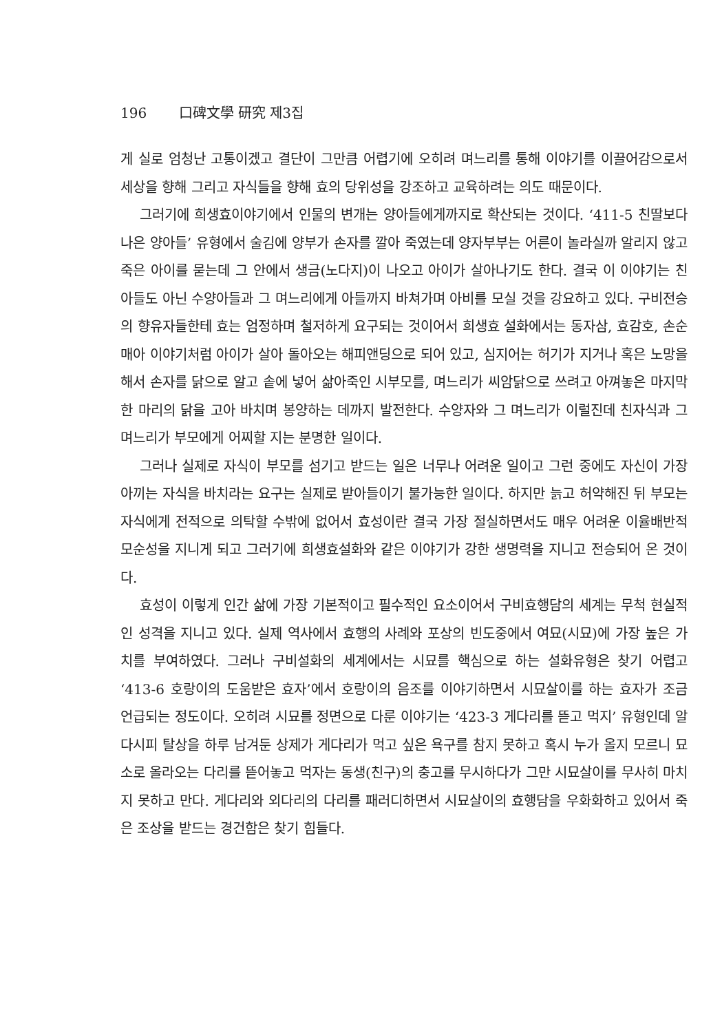196 口碑文學 研究 제3집
게 실로 엄청난 고통이겠고 결단이 그만큼 어렵기에 오히려 며느리를 통해 이야기를 이끌어감으로서 세상을 향해 그리고 자식들을 향해 효의 당위성을 강조하고 교육하려는 의도 때문이다.
그러기에 희생효이야기에서 인물의 변개는 양아들에게까지로 확산되는 것이다. ‘411-5 친딸보다 나은 양아들’ 유형에서 술김에 양부가 손자를 깔아 죽였는데 양자부부는 어른이 놀라실까 알리지 않고 죽은 아이를 묻는데 그 안에서 생금(노다지)이 나오고 아이가 살아나기도 한다. 결국 이 이야기는 친아들도 아닌 수양아들과 그 며느리에게 아들까지 바쳐가며 아비를 모실 것을 강요하고 있다. 구비전승의 향유자들한테 효는 엄정하며 철저하게 요구되는 것이어서 희생효 설화에서는 동자삼, 효감호, 손순매아 이야기처럼 아이가 살아 돌아오는 해피앤딩으로 되어 있고, 심지어는 허기가 지거나 혹은 노망을 해서 손자를 닭으로 알고 솥에 넣어 삶아죽인 시부모를, 며느리가 씨암닭으로 쓰려고 아껴놓은 마지막 한 마리의 닭을 고아 바치며 봉양하는 데까지 발전한다. 수양자와 그 며느리가 이럴진데 친자식과 그 며느리가 부모에게 어찌할 지는 분명한 일이다.
그러나 실제로 자식이 부모를 섬기고 받드는 일은 너무나 어려운 일이고 그런 중에도 자신이 가장 아끼는 자식을 바치라는 요구는 실제로 받아들이기 불가능한 일이다. 하지만 늙고 허약해진 뒤 부모는 자식에게 전적으로 의탁할 수밖에 없어서 효성이란 결국 가장 절실하면서도 매우 어려운 이율배반적 모순성을 지니게 되고 그러기에 희생효설화와 같은 이야기가 강한 생명력을 지니고 전승되어 온 것이다.
효성이 이렇게 인간 삶에 가장 기본적이고 필수적인 요소이어서 구비효행담의 세계는 무척 현실적인 성격을 지니고 있다. 실제 역사에서 효행의 사례와 포상의 빈도중에서 여묘(시묘)에 가장 높은 가치를 부여하였다. 그러나 구비설화의 세계에서는 시묘를 핵심으로 하는 설화유형은 찾기 어렵고 ‘413-6 호랑이의 도움받은 효자’에서 호랑이의 음조를 이야기하면서 시묘살이를 하는 효자가 조금 언급되는 정도이다. 오히려 시묘를 정면으로 다룬 이야기는 ‘423-3 게다리를 뜯고 먹지’ 유형인데 알다시피 탈상을 하루 남겨둔 상제가 게다리가 먹고 싶은 욕구를 참지 못하고 혹시 누가 올지 모르니 묘소로 올라오는 다리를 뜯어놓고 먹자는 동생(친구)의 충고를 무시하다가 그만 시묘살이를 무사히 마치지 못하고 만다. 게다리와 외다리의 다리를 패러디하면서 시묘살이의 효행담을 우화화하고 있어서 죽은 조상을 받드는 경건함은 찾기 힘들다.